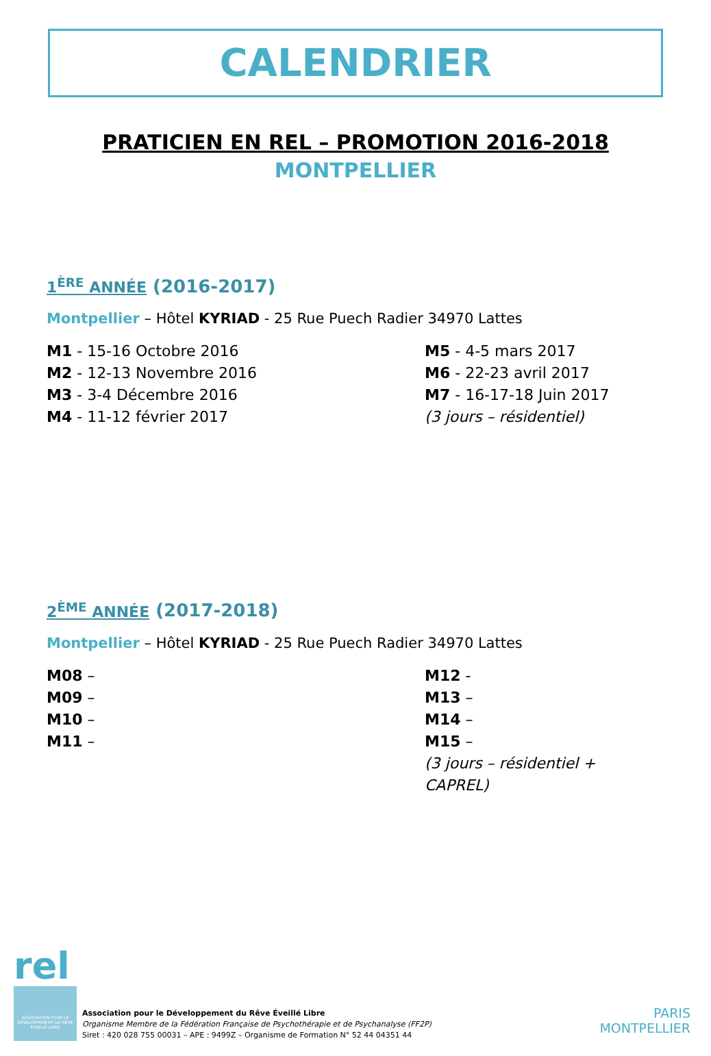CALENDRIER
PRATICIEN EN REL – PROMOTION 2016-2018
MONTPELLIER
1<sup>ÈRE</sup> ANNÉE (2016-2017)
Montpellier – Hôtel KYRIAD - 25 Rue Puech Radier 34970 Lattes
M1 - 15-16 Octobre 2016
M2 - 12-13 Novembre 2016
M3 - 3-4 Décembre 2016
M4 - 11-12 février 2017
M5 - 4-5 mars 2017
M6 - 22-23 avril 2017
M7 - 16-17-18 Juin 2017
(3 jours – résidentiel)
2<sup>ÈME</sup> ANNÉE (2017-2018)
Montpellier – Hôtel KYRIAD - 25 Rue Puech Radier 34970 Lattes
M08 –
M09 –
M10 –
M11 –
M12 -
M13 –
M14 –
M15 –
(3 jours – résidentiel + CAPREL)
rel
ASSOCIATION POUR LE DÉVELOPPEMENT DU RÊVE ÉVEILLÉ LIBRE
Association pour le Développement du Rêve Éveillé Libre
Organisme Membre de la Fédération Française de Psychothérapie et de Psychanalyse (FF2P)
Siret : 420 028 755 00031 – APE : 9499Z – Organisme de Formation N° 52 44 04351 44
PARIS
MONTPELLIER